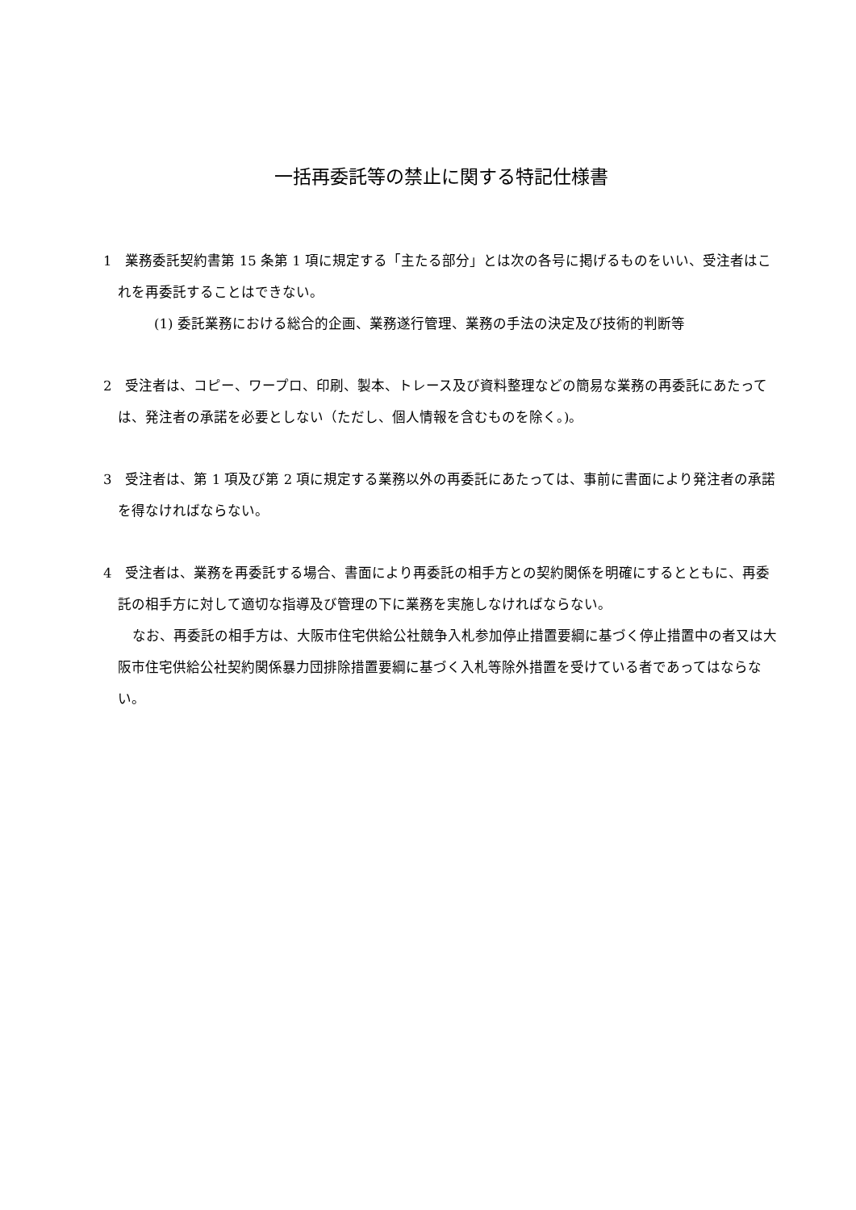一括再委託等の禁止に関する特記仕様書
1　業務委託契約書第 15 条第 1 項に規定する「主たる部分」とは次の各号に掲げるものをいい、受注者はこれを再委託することはできない。
(1) 委託業務における総合的企画、業務遂行管理、業務の手法の決定及び技術的判断等
2　受注者は、コピー、ワープロ、印刷、製本、トレース及び資料整理などの簡易な業務の再委託にあたっては、発注者の承諾を必要としない（ただし、個人情報を含むものを除く。)。
3　受注者は、第 1 項及び第 2 項に規定する業務以外の再委託にあたっては、事前に書面により発注者の承諾を得なければならない。
4　受注者は、業務を再委託する場合、書面により再委託の相手方との契約関係を明確にするとともに、再委託の相手方に対して適切な指導及び管理の下に業務を実施しなければならない。
なお、再委託の相手方は、大阪市住宅供給公社競争入札参加停止措置要綱に基づく停止措置中の者又は大阪市住宅供給公社契約関係暴力団排除措置要綱に基づく入札等除外措置を受けている者であってはならない。